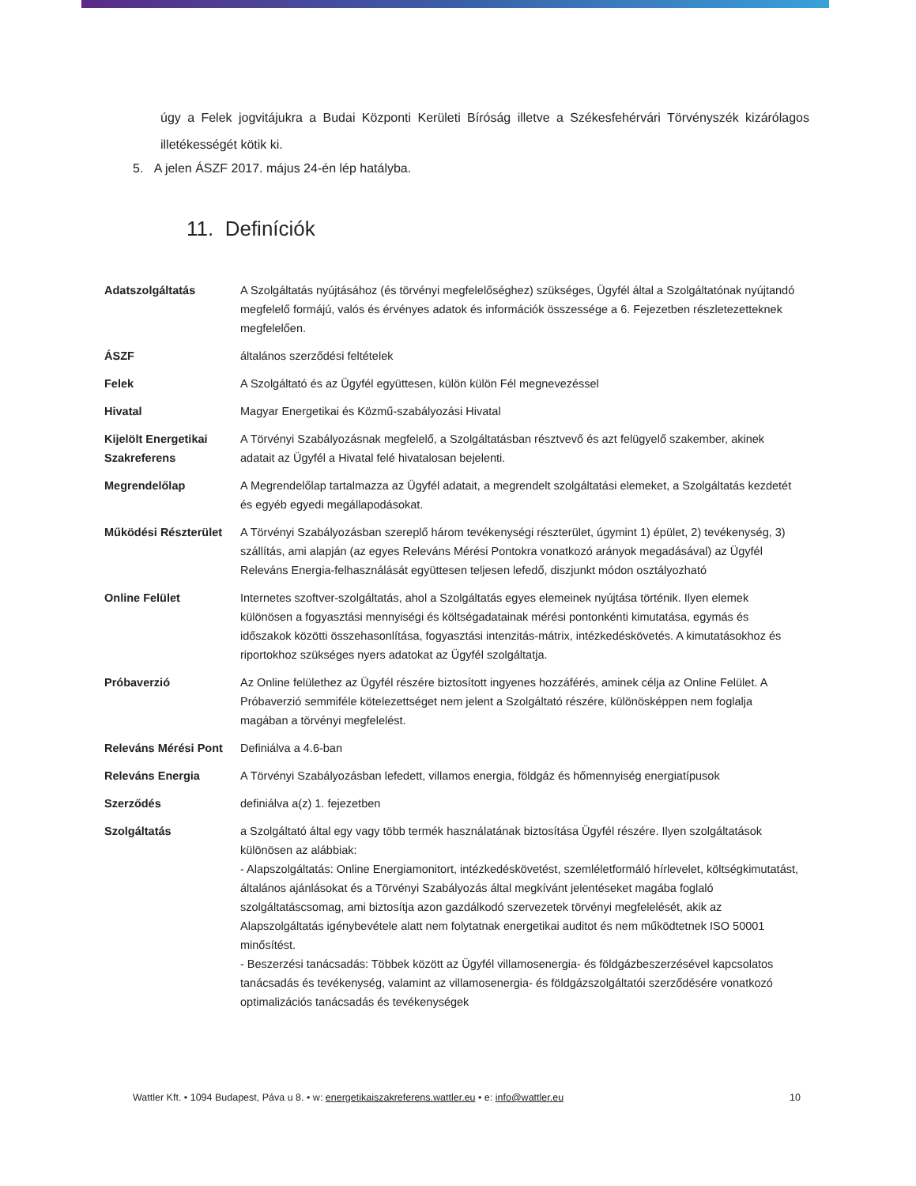úgy a Felek jogvitájukra a Budai Központi Kerületi Bíróság illetve a Székesfehérvári Törvényszék kizárólagos illetékességét kötik ki.
5. A jelen ÁSZF 2017. május 24-én lép hatályba.
11. Definíciók
| Adatszolgáltatás | A Szolgáltatás nyújtásához (és törvényi megfelelőséghez) szükséges, Ügyfél által a Szolgáltatónak nyújtandó megfelelő formájú, valós és érvényes adatok és információk összessége a 6. Fejezetben részletezetteknek megfelelően. |
| ÁSZF | általános szerződési feltételek |
| Felek | A Szolgáltató és az Ügyfél együttesen, külön külön Fél megnevezéssel |
| Hivatal | Magyar Energetikai és Közmű-szabályozási Hivatal |
| Kijelölt Energetikai Szakreferens | A Törvényi Szabályozásnak megfelelő, a Szolgáltatásban résztvevő és azt felügyelő szakember, akinek adatait az Ügyfél a Hivatal felé hivatalosan bejelenti. |
| Megrendelőlap | A Megrendelőlap tartalmazza az Ügyfél adatait, a megrendelt szolgáltatási elemeket, a Szolgáltatás kezdetét és egyéb egyedi megállapodásokat. |
| Működési Részterület | A Törvényi Szabályozásban szereplő három tevékenységi részterület, úgymint 1) épület, 2) tevékenység, 3) szállítás, ami alapján (az egyes Releváns Mérési Pontokra vonatkozó arányok megadásával) az Ügyfél Releváns Energia-felhasználását együttesen teljesen lefedő, diszjunkt módon osztályozható |
| Online Felület | Internetes szoftver-szolgáltatás, ahol a Szolgáltatás egyes elemeinek nyújtása történik. Ilyen elemek különösen a fogyasztási mennyiségi és költségadatainak mérési pontonkénti kimutatása, egymás és időszakok közötti összehasonlítása, fogyasztási intenzitás-mátrix, intézkedéskövetés. A kimutatásokhoz és riportokhoz szükséges nyers adatokat az Ügyfél szolgáltatja. |
| Próbaverzió | Az Online felülethez az Ügyfél részére biztosított ingyenes hozzáférés, aminek célja az Online Felület. A Próbaverzió semmiféle kötelezettséget nem jelent a Szolgáltató részére, különösképpen nem foglalja magában a törvényi megfelelést. |
| Releváns Mérési Pont | Definiálva a 4.6-ban |
| Releváns Energia | A Törvényi Szabályozásban lefedett, villamos energia, földgáz és hőmennyiség energiatípusok |
| Szerződés | definiálva a(z) 1. fejezetben |
| Szolgáltatás | a Szolgáltató által egy vagy több termék használatának biztosítása Ügyfél részére. Ilyen szolgáltatások különösen az alábbiak: - Alapszolgáltatás: Online Energiamonitort, intézkedéskövetést, szemléletformáló hírlevelet, költségkimutatást, általános ajánlásokat és a Törvényi Szabályozás által megkívánt jelentéseket magába foglaló szolgáltatáscsomag, ami biztosítja azon gazdálkodó szervezetek törvényi megfelelését, akik az Alapszolgáltatás igénybevétele alatt nem folytatnak energetikai auditot és nem működtetnek ISO 50001 minősítést. - Beszerzési tanácsadás: Többek között az Ügyfél villamosenergia- és földgázbeszerzésével kapcsolatos tanácsadás és tevékenység, valamint az villamosenergia- és földgázszolgáltatói szerződésére vonatkozó optimalizációs tanácsadás és tevékenységek |
Wattler Kft. • 1094 Budapest, Páva u 8. • w: energetikaiszakreferens.wattler.eu • e: info@wattler.eu 10